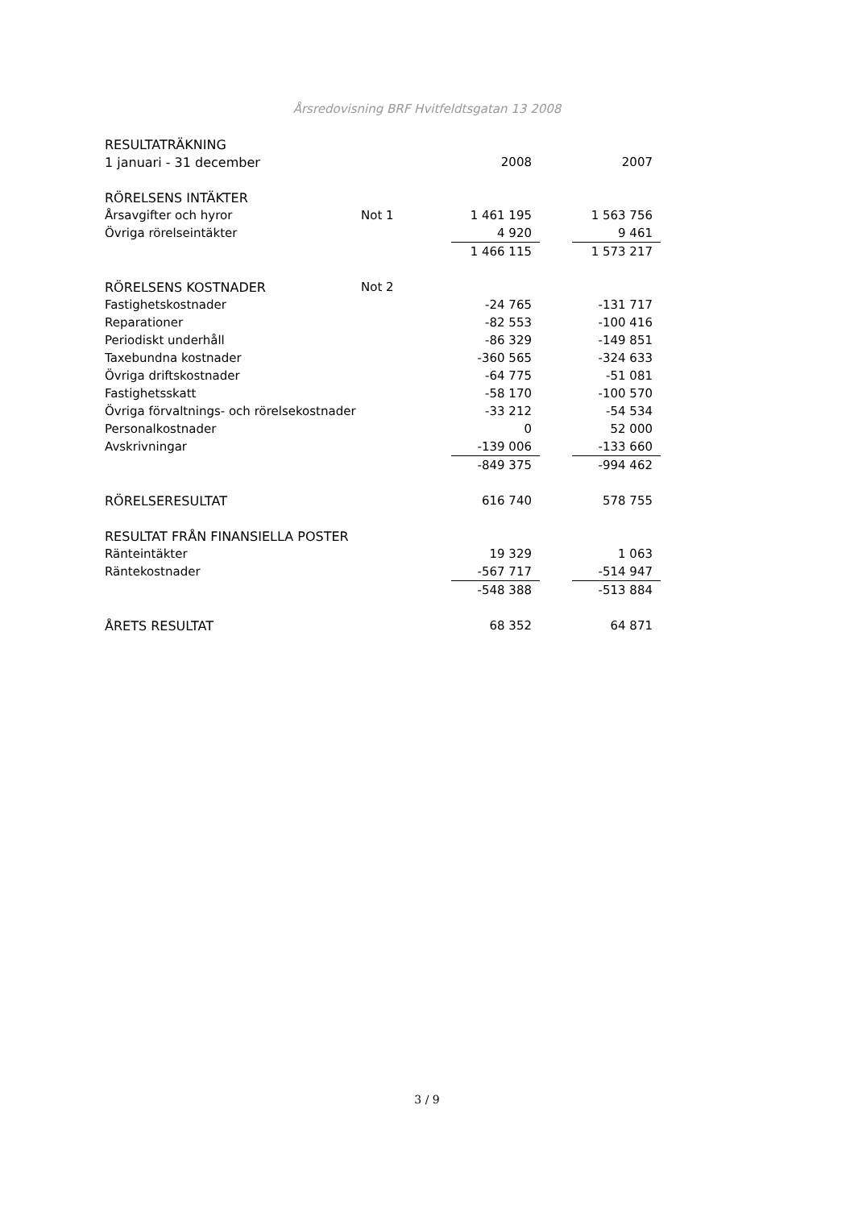Årsredovisning BRF Hvitfeldtsgatan 13 2008
| RESULTATRÄKNING | | | | |
| 1 januari - 31 december | | 2008 | | 2007 |
| RÖRELSENS INTÄKTER | | | | |
| Årsavgifter och hyror | Not 1 | 1 461 195 | | 1 563 756 |
| Övriga rörelseintäkter | | 4 920 | | 9 461 |
| | | 1 466 115 | | 1 573 217 |
| RÖRELSENS KOSTNADER | Not 2 | | | |
| Fastighetskostnader | | -24 765 | | -131 717 |
| Reparationer | | -82 553 | | -100 416 |
| Periodiskt underhåll | | -86 329 | | -149 851 |
| Taxebundna kostnader | | -360 565 | | -324 633 |
| Övriga driftskostnader | | -64 775 | | -51 081 |
| Fastighetsskatt | | -58 170 | | -100 570 |
| Övriga förvaltnings- och rörelsekostnader | | -33 212 | | -54 534 |
| Personalkostnader | | 0 | | 52 000 |
| Avskrivningar | | -139 006 | | -133 660 |
| | | -849 375 | | -994 462 |
| RÖRELSERESULTAT | | 616 740 | | 578 755 |
| RESULTAT FRÅN FINANSIELLA POSTER | | | | |
| Ränteintäkter | | 19 329 | | 1 063 |
| Räntekostnader | | -567 717 | | -514 947 |
| | | -548 388 | | -513 884 |
| ÅRETS RESULTAT | | 68 352 | | 64 871 |
3 / 9